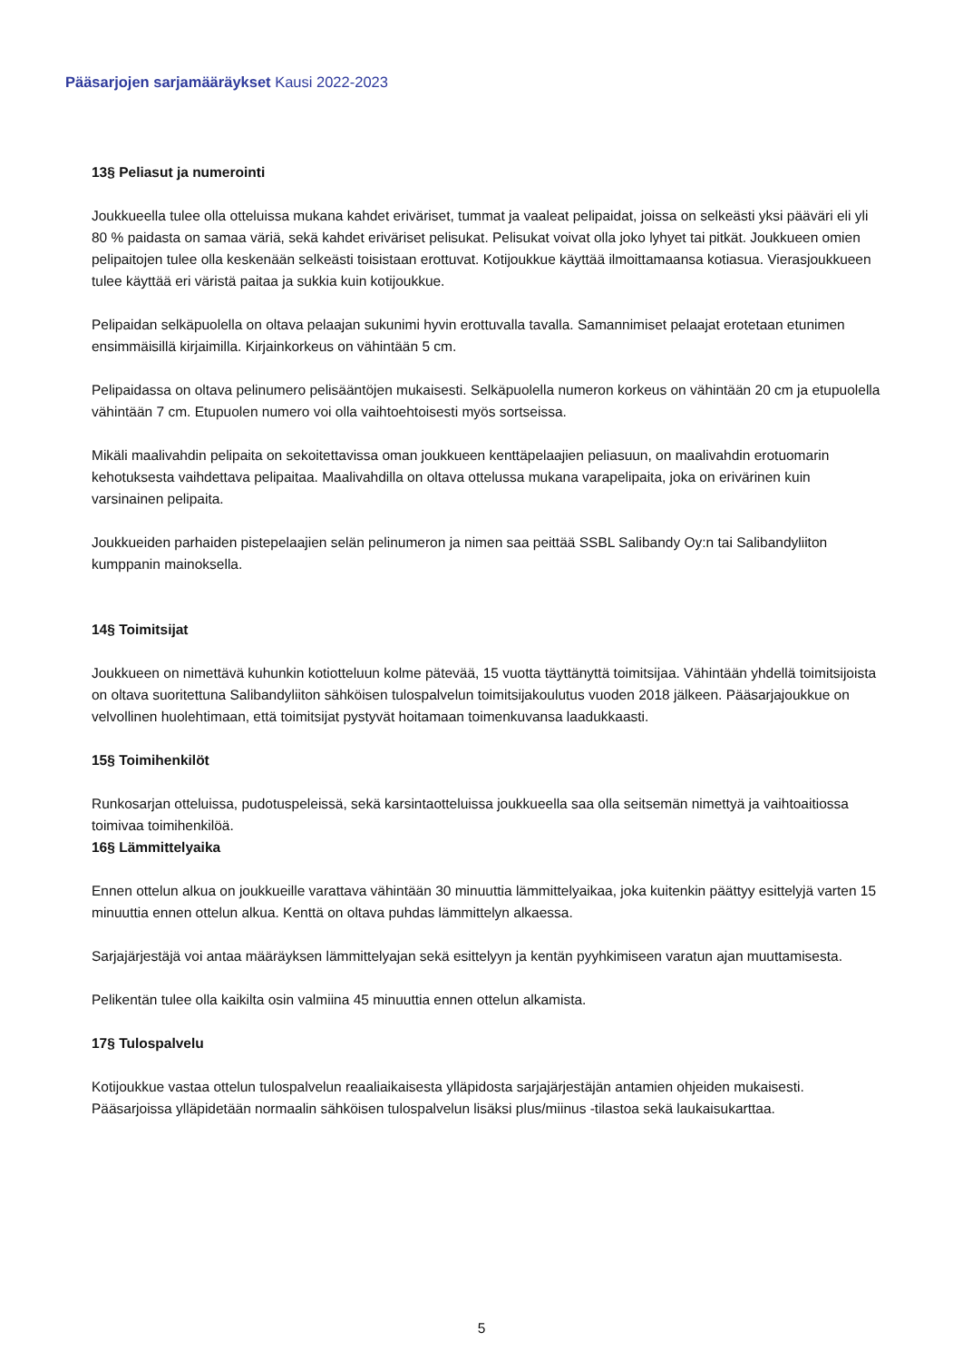Pääsarjojen sarjamääräykset Kausi 2022-2023
13§ Peliasut ja numerointi
Joukkueella tulee olla otteluissa mukana kahdet eriväriset, tummat ja vaaleat pelipaidat, joissa on selkeästi yksi pääväri eli yli 80 % paidasta on samaa väriä, sekä kahdet eriväriset pelisukat. Pelisukat voivat olla joko lyhyet tai pitkät. Joukkueen omien pelipaitojen tulee olla keskenään selkeästi toisistaan erottuvat. Kotijoukkue käyttää ilmoittamaansa kotiasua. Vierasjoukkueen tulee käyttää eri väristä paitaa ja sukkia kuin kotijoukkue.
Pelipaidan selkäpuolella on oltava pelaajan sukunimi hyvin erottuvalla tavalla. Samannimiset pelaajat erotetaan etunimen ensimmäisillä kirjaimilla. Kirjainkorkeus on vähintään 5 cm.
Pelipaidassa on oltava pelinumero pelisääntöjen mukaisesti. Selkäpuolella numeron korkeus on vähintään 20 cm ja etupuolella vähintään 7 cm. Etupuolen numero voi olla vaihtoehtoisesti myös sortseissa.
Mikäli maalivahdin pelipaita on sekoitettavissa oman joukkueen kenttäpelaajien peliasuun, on maalivahdin erotuomarin kehotuksesta vaihdettava pelipaitaa. Maalivahdilla on oltava ottelussa mukana varapelipaita, joka on erivärinen kuin varsinainen pelipaita.
Joukkueiden parhaiden pistepelaajien selän pelinumeron ja nimen saa peittää SSBL Salibandy Oy:n tai Salibandyliiton kumppanin mainoksella.
14§ Toimitsijat
Joukkueen on nimettävä kuhunkin kotiotteluun kolme pätevää, 15 vuotta täyttänyttä toimitsijaa. Vähintään yhdellä toimitsijoista on oltava suoritettuna Salibandyliiton sähköisen tulospalvelun toimitsijakoulutus vuoden 2018 jälkeen. Pääsarjajoukkue on velvollinen huolehtimaan, että toimitsijat pystyvät hoitamaan toimenkuvansa laadukkaasti.
15§ Toimihenkilöt
Runkosarjan otteluissa, pudotuspeleissä, sekä karsintaotteluissa joukkueella saa olla seitsemän nimettyä ja vaihtoaitiossa toimivaa toimihenkilöä.
16§ Lämmittelyaika
Ennen ottelun alkua on joukkueille varattava vähintään 30 minuuttia lämmittelyaikaa, joka kuitenkin päättyy esittelyjä varten 15 minuuttia ennen ottelun alkua. Kenttä on oltava puhdas lämmittelyn alkaessa.
Sarjajärjestäjä voi antaa määräyksen lämmittelyajan sekä esittelyyn ja kentän pyyhkimiseen varatun ajan muuttamisesta.
Pelikentän tulee olla kaikilta osin valmiina 45 minuuttia ennen ottelun alkamista.
17§ Tulospalvelu
Kotijoukkue vastaa ottelun tulospalvelun reaaliaikaisesta ylläpidosta sarjajärjestäjän antamien ohjeiden mukaisesti. Pääsarjoissa ylläpidetään normaalin sähköisen tulospalvelun lisäksi plus/miinus -tilastoa sekä laukaisukarttaa.
5